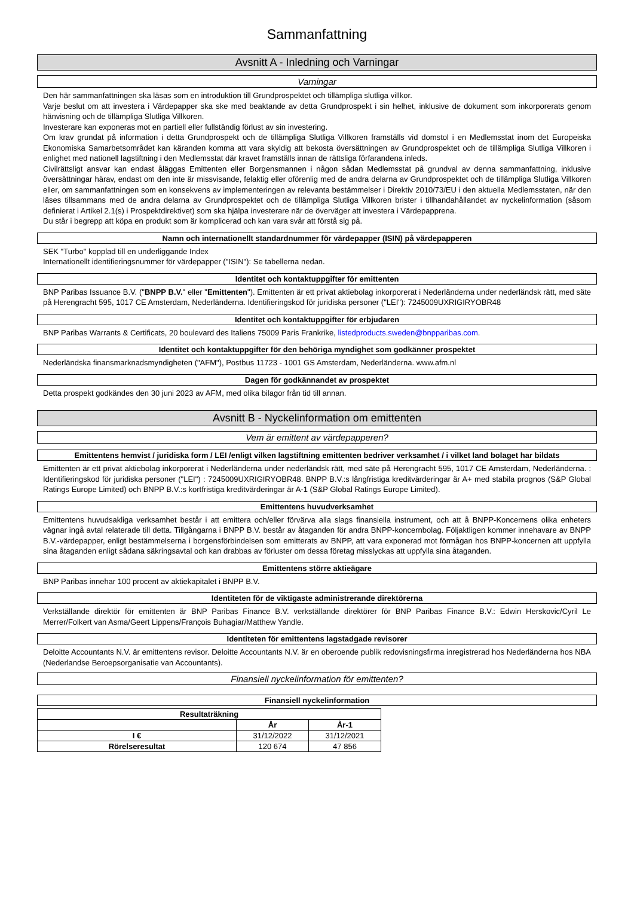Sammanfattning
Avsnitt A - Inledning och Varningar
Varningar
Den här sammanfattningen ska läsas som en introduktion till Grundprospektet och tillämpliga slutliga villkor.
Varje beslut om att investera i Värdepapper ska ske med beaktande av detta Grundprospekt i sin helhet, inklusive de dokument som inkorporerats genom hänvisning och de tillämpliga Slutliga Villkoren.
Investerare kan exponeras mot en partiell eller fullständig förlust av sin investering.
Om krav grundat på information i detta Grundprospekt och de tillämpliga Slutliga Villkoren framställs vid domstol i en Medlemsstat inom det Europeiska Ekonomiska Samarbetsområdet kan käranden komma att vara skyldig att bekosta översättningen av Grundprospektet och de tillämpliga Slutliga Villkoren i enlighet med nationell lagstiftning i den Medlemsstat där kravet framställs innan de rättsliga förfarandena inleds.
Civilrättsligt ansvar kan endast åläggas Emittenten eller Borgensmannen i någon sådan Medlemsstat på grundval av denna sammanfattning, inklusive översättningar härav, endast om den inte är missvisande, felaktig eller oförenlig med de andra delarna av Grundprospektet och de tillämpliga Slutliga Villkoren eller, om sammanfattningen som en konsekvens av implementeringen av relevanta bestämmelser i Direktiv 2010/73/EU i den aktuella Medlemsstaten, när den läses tillsammans med de andra delarna av Grundprospektet och de tillämpliga Slutliga Villkoren brister i tillhandahållandet av nyckelinformation (såsom definierat i Artikel 2.1(s) i Prospektdirektivet) som ska hjälpa investerare när de överväger att investera i Värdepapprena.
Du står i begrepp att köpa en produkt som är komplicerad och kan vara svår att förstå sig på.
Namn och internationellt standardnummer för värdepapper (ISIN) på värdepapperen
SEK "Turbo" kopplad till en underliggande Index
Internationellt identifieringsnummer för värdepapper ("ISIN"): Se tabellerna nedan.
Identitet och kontaktuppgifter för emittenten
BNP Paribas Issuance B.V. ("BNPP B.V." eller "Emittenten"). Emittenten är ett privat aktiebolag inkorporerat i Nederländerna under nederländsk rätt, med säte på Herengracht 595, 1017 CE Amsterdam, Nederländerna. Identifieringskod för juridiska personer ("LEI"): 7245009UXRIGIRYOBR48
Identitet och kontaktuppgifter för erbjudaren
BNP Paribas Warrants & Certificats, 20 boulevard des Italiens 75009 Paris Frankrike, listedproducts.sweden@bnpparibas.com.
Identitet och kontaktuppgifter för den behöriga myndighet som godkänner prospektet
Nederländska finansmarknadsmyndigheten ("AFM"), Postbus 11723 - 1001 GS Amsterdam, Nederländerna. www.afm.nl
Dagen för godkännandet av prospektet
Detta prospekt godkändes den 30 juni 2023 av AFM, med olika bilagor från tid till annan.
Avsnitt B - Nyckelinformation om emittenten
Vem är emittent av värdepapperen?
Emittentens hemvist / juridiska form / LEI /enligt vilken lagstiftning emittenten bedriver verksamhet / i vilket land bolaget har bildats
Emittenten är ett privat aktiebolag inkorporerat i Nederländerna under nederländsk rätt, med säte på Herengracht 595, 1017 CE Amsterdam, Nederländerna. : Identifieringskod för juridiska personer ("LEI") : 7245009UXRIGIRYOBR48. BNPP B.V.:s långfristiga kreditvärderingar är A+ med stabila prognos (S&P Global Ratings Europe Limited) och BNPP B.V.:s kortfristiga kreditvärderingar är A-1 (S&P Global Ratings Europe Limited).
Emittentens huvudverksamhet
Emittentens huvudsakliga verksamhet består i att emittera och/eller förvärva alla slags finansiella instrument, och att å BNPP-Koncernens olika enheters vägnar ingå avtal relaterade till detta. Tillgångarna i BNPP B.V. består av åtaganden för andra BNPP-koncernbolag. Följaktligen kommer innehavare av BNPP B.V.-värdepapper, enligt bestämmelserna i borgensförbindelsen som emitterats av BNPP, att vara exponerad mot förmågan hos BNPP-koncernen att uppfylla sina åtaganden enligt sådana säkringsavtal och kan drabbas av förluster om dessa företag misslyckas att uppfylla sina åtaganden.
Emittentens större aktieägare
BNP Paribas innehar 100 procent av aktiekapitalet i BNPP B.V.
Identiteten för de viktigaste administrerande direktörerna
Verkställande direktör för emittenten är BNP Paribas Finance B.V. verkställande direktörer för BNP Paribas Finance B.V.: Edwin Herskovic/Cyril Le Merrer/Folkert van Asma/Geert Lippens/François Buhagiar/Matthew Yandle.
Identiteten för emittentens lagstadgade revisorer
Deloitte Accountants N.V. är emittentens revisor. Deloitte Accountants N.V. är en oberoende publik redovisningsfirma inregistrerad hos Nederländerna hos NBA (Nederlandse Beroepsorganisatie van Accountants).
Finansiell nyckelinformation för emittenten?
Finansiell nyckelinformation
| Resultaträkning | | |
| --- | --- | --- |
| | År | År-1 |
| I € | 31/12/2022 | 31/12/2021 |
| Rörelseresultat | 120 674 | 47 856 |